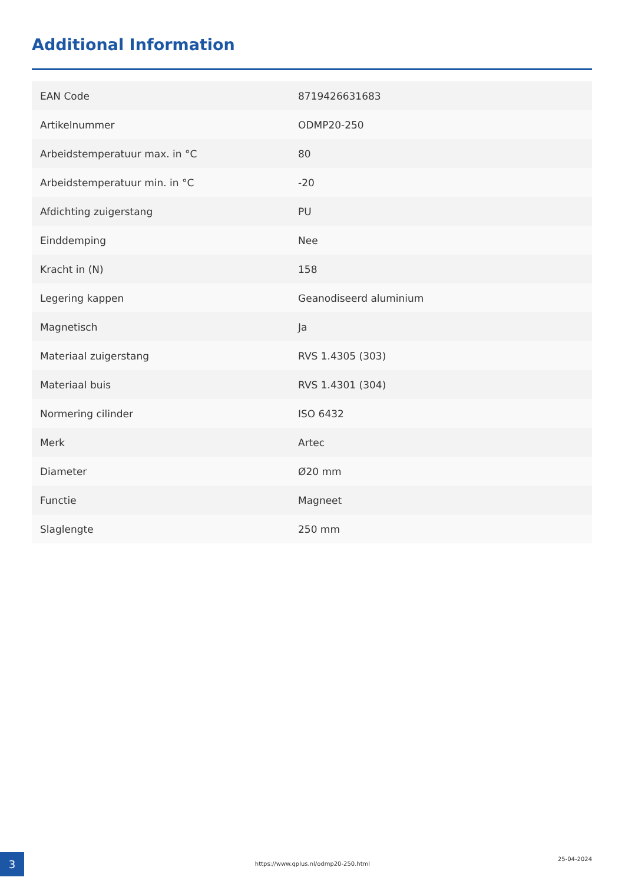Additional Information
| EAN Code | 8719426631683 |
| Artikelnummer | ODMP20-250 |
| Arbeidstemperatuur max. in °C | 80 |
| Arbeidstemperatuur min. in °C | -20 |
| Afdichting zuigerstang | PU |
| Einddemping | Nee |
| Kracht in (N) | 158 |
| Legering kappen | Geanodiseerd aluminium |
| Magnetisch | Ja |
| Materiaal zuigerstang | RVS 1.4305 (303) |
| Materiaal buis | RVS 1.4301 (304) |
| Normering cilinder | ISO 6432 |
| Merk | Artec |
| Diameter | Ø20 mm |
| Functie | Magneet |
| Slaglengte | 250 mm |
3 https://www.qplus.nl/odmp20-250.html
25-04-2024